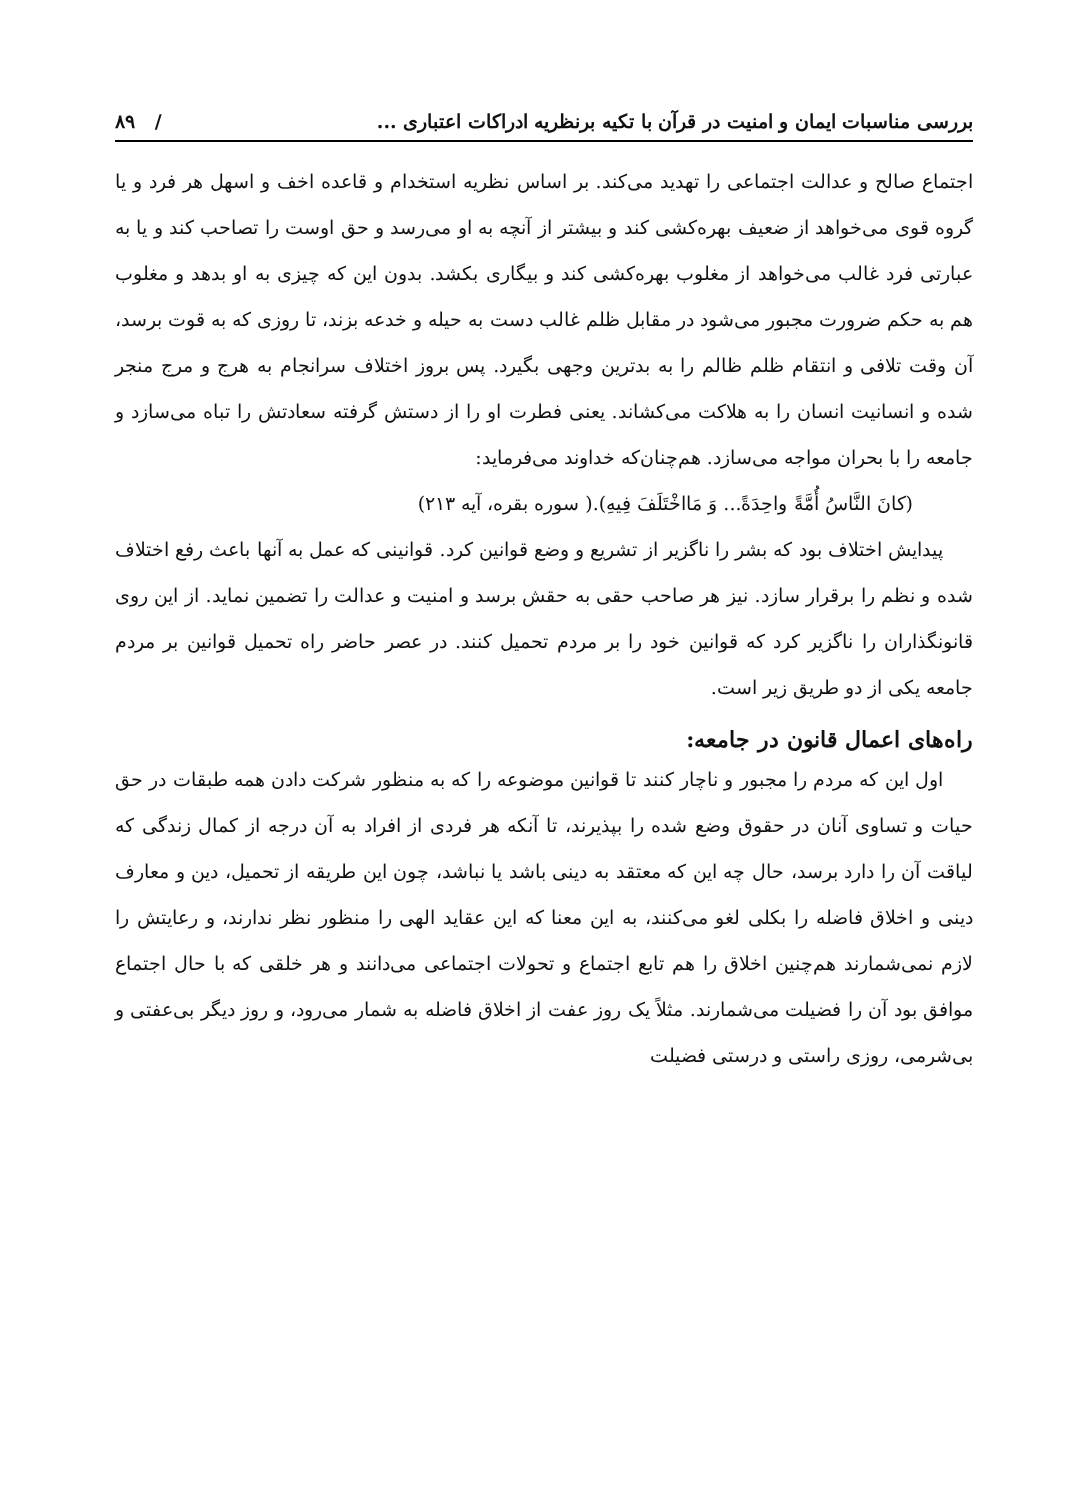بررسی مناسبات ایمان و امنیت در قرآن با تکیه برنظریه ادراکات اعتباری ... / ۸۹
اجتماع صالح و عدالت اجتماعی را تهدید می‌کند. بر اساس نظریه استخدام و قاعده اخف و اسهل هر فرد و یا گروه قوی می‌خواهد از ضعیف بهره‌کشی کند و بیشتر از آنچه به او می‌رسد و حق اوست را تصاحب کند و یا به عبارتی فرد غالب می‌خواهد از مغلوب بهره‌کشی کند و بیگاری بکشد. بدون این که چیزی به او بدهد و مغلوب هم به حکم ضرورت مجبور می‌شود در مقابل ظلم غالب دست به حیله و خدعه بزند، تا روزی که به قوت برسد، آن وقت تلافی و انتقام ظلم ظالم را به بدترین وجهی بگیرد. پس بروز اختلاف سرانجام به هرج و مرج منجر شده و انسانیت انسان را به هلاکت می‌کشاند. یعنی فطرت او را از دستش گرفته سعادتش را تباه می‌سازد و جامعه را با بحران مواجه می‌سازد. هم‌چنان‌که خداوند می‌فرماید:
(کانَ النَّاسُ أُمَّةً واحِدَةً... وَ مَااخْتَلَفَ فِیهِ).( سوره بقره، آیه ۲۱۳)
پیدایش اختلاف بود که بشر را ناگزیر از تشریع و وضع قوانین کرد. قوانینی که عمل به آنها باعث رفع اختلاف شده و نظم را برقرار سازد. نیز هر صاحب حقی به حقش برسد و امنیت و عدالت را تضمین نماید. از این روی قانونگذاران را ناگزیر کرد که قوانین خود را بر مردم تحمیل کنند. در عصر حاضر راه تحمیل قوانین بر مردم جامعه یکی از دو طریق زیر است.
راه‌های اعمال قانون در جامعه:
اول این که مردم را مجبور و ناچار کنند تا قوانین موضوعه را که به منظور شرکت دادن همه طبقات در حق حیات و تساوی آنان در حقوق وضع شده را بپذیرند، تا آنکه هر فردی از افراد به آن درجه از کمال زندگی که لیاقت آن را دارد برسد، حال چه این که معتقد به دینی باشد یا نباشد، چون این طریقه از تحمیل، دین و معارف دینی و اخلاق فاضله را بکلی لغو می‌کنند، به این معنا که این عقاید الهی را منظور نظر ندارند، و رعایتش را لازم نمی‌شمارند هم‌چنین اخلاق را هم تابع اجتماع و تحولات اجتماعی می‌دانند و هر خلقی که با حال اجتماع موافق بود آن را فضیلت می‌شمارند. مثلاً یک روز عفت از اخلاق فاضله به شمار می‌رود، و روز دیگر بی‌عفتی و بی‌شرمی، روزی راستی و درستی فضیلت